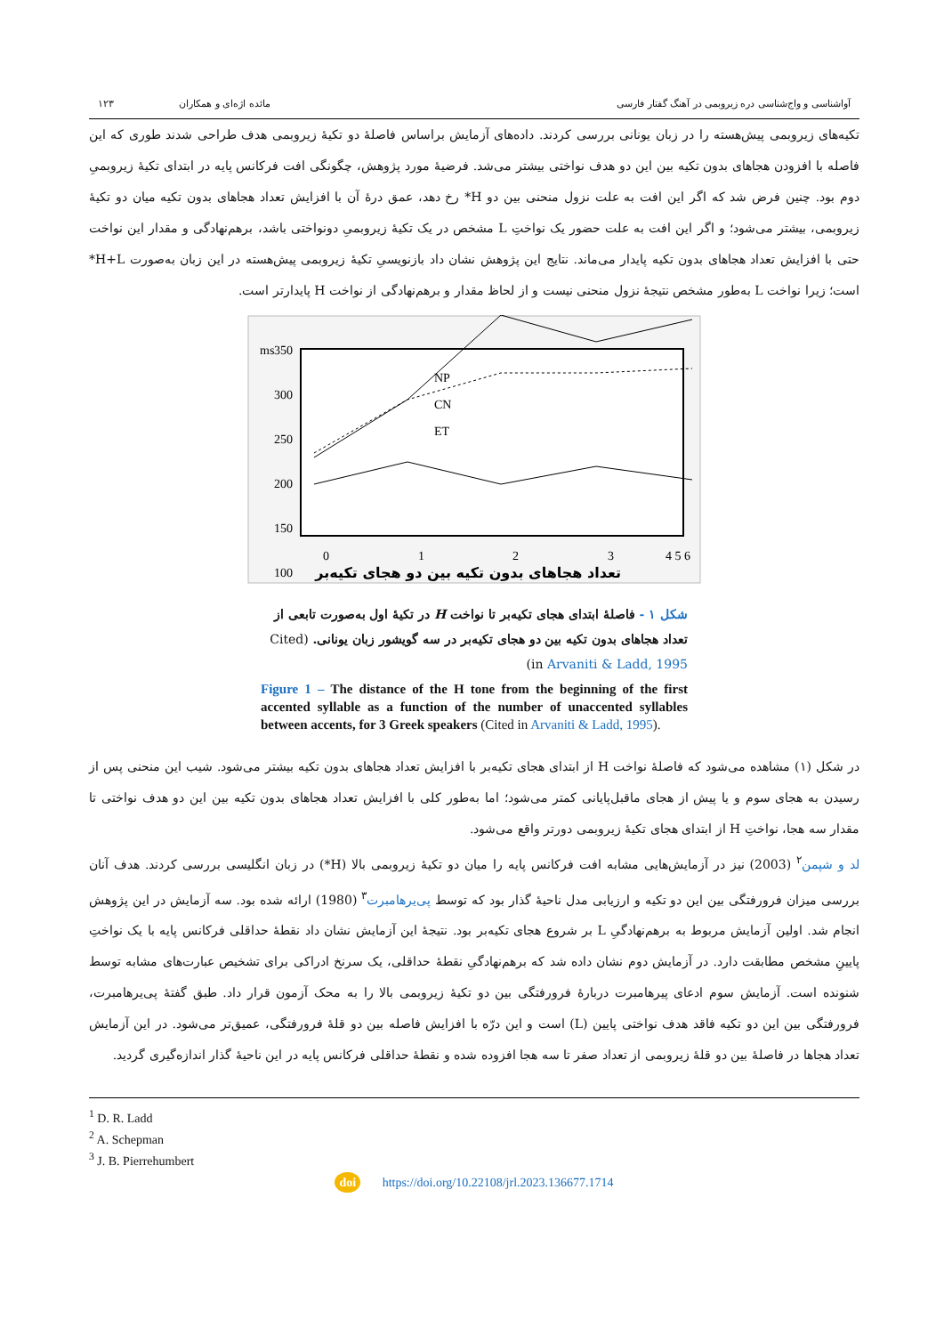آواشناسی و واج‌شناسی دره زیروبمی در آهنگ گفتار فارسی مائده اژه‌ای و همکاران ۱۲۳
تکیه‌های زیروبمی پیش‌هسته را در زبان یونانی بررسی کردند. داده‌های آزمایش براساس فاصلهٔ دو تکیهٔ زیروبمی هدف طراحی شدند طوری که این فاصله با افزودن هجاهای بدون تکیه بین این دو هدف نواختی بیشتر می‌شد. فرضیهٔ مورد پژوهش، چگونگی افت فرکانس پایه در ابتدای تکیهٔ زیروبمیِ دوم بود. چنین فرض شد که اگر این افت به علت نزول منحنی بین دو H* رخ دهد، عمق درهٔ آن با افزایش تعداد هجاهای بدون تکیه میان دو تکیهٔ زیروبمی، بیشتر می‌شود؛ و اگر این افت به علت حضور یک نواختِ L مشخص در یک تکیهٔ زیروبمیِ دونواختی باشد، برهم‌نهادگی و مقدار این نواخت حتی با افزایش تعداد هجاهای بدون تکیه پایدار می‌ماند. نتایج این پژوهش نشان داد بازنویسیِ تکیهٔ زیروبمی پیش‌هسته در این زبان به‌صورت H+L* است؛ زیرا نواخت L به‌طور مشخص نتیجهٔ نزول منحنی نیست و از لحاظ مقدار و برهم‌نهادگی از نواخت H پایدارتر است.
ms
350
300
250
200
150
100
0
1
2
3
4 5 6
NP
CN
ET
تعداد هجاهای بدون تکیه بین دو هجای تکیه‌بر
شکل ۱ - فاصلهٔ ابتدای هجای تکیه‌بر تا نواخت H در تکیهٔ اول به‌صورت تابعی از تعداد هجاهای بدون تکیه بین دو هجای تکیه‌بر در سه گویشور زبان یونانی. (Cited in Arvaniti & Ladd, 1995)
Figure 1 – The distance of the H tone from the beginning of the first accented syllable as a function of the number of unaccented syllables between accents, for 3 Greek speakers (Cited in Arvaniti & Ladd, 1995).
در شکل (۱) مشاهده می‌شود که فاصلهٔ نواخت H از ابتدای هجای تکیه‌بر با افزایش تعداد هجاهای بدون تکیه بیشتر می‌شود. شیب این منحنی پس از رسیدن به هجای سوم و یا پیش از هجای ماقبل‌پایانی کمتر می‌شود؛ اما به‌طور کلی با افزایش تعداد هجاهای بدون تکیه بین این دو هدف نواختی تا مقدار سه هجا، نواختِ H از ابتدای هجای تکیهٔ زیروبمی دورتر واقع می‌شود.
لد و شپمن<sup>۲</sup> (2003) نیز در آزمایش‌هایی مشابه افت فرکانس پایه را میان دو تکیهٔ زیروبمی بالا (H*) در زبان انگلیسی بررسی کردند. هدف آنان بررسی میزان فرورفتگی بین این دو تکیه و ارزیابی مدل ناحیهٔ گذار بود که توسط پی‌یرهامبرت<sup>۳</sup> (1980) ارائه شده بود. سه آزمایش در این پژوهش انجام شد. اولین آزمایش مربوط به برهم‌نهادگیِ L بر شروع هجای تکیه‌بر بود. نتیجهٔ این آزمایش نشان داد نقطهٔ حداقلی فرکانس پایه با یک نواختِ پایینِ مشخص مطابقت دارد. در آزمایش دوم نشان داده شد که برهم‌نهادگیِ نقطهٔ حداقلی، یک سرنخ ادراکی برای تشخیص عبارت‌های مشابه توسط شنونده است. آزمایش سوم ادعای پیرهامبرت دربارهٔ فرورفتگی بین دو تکیهٔ زیروبمی بالا را به محک آزمون قرار داد. طبق گفتهٔ پی‌یرهامبرت، فرورفتگی بین این دو تکیه فاقد هدف نواختی پایین (L) است و این درّه با افزایش فاصله بین دو قلهٔ فرورفتگی، عمیق‌تر می‌شود. در این آزمایش تعداد هجاها در فاصلهٔ بین دو قلهٔ زیروبمی از تعداد صفر تا سه هجا افزوده شده و نقطهٔ حداقلی فرکانس پایه در این ناحیهٔ گذار اندازه‌گیری گردید.
<sup>1</sup> D. R. Ladd
<sup>2</sup> A. Schepman
<sup>3</sup> J. B. Pierrehumbert
doi https://doi.org/10.22108/jrl.2023.136677.1714